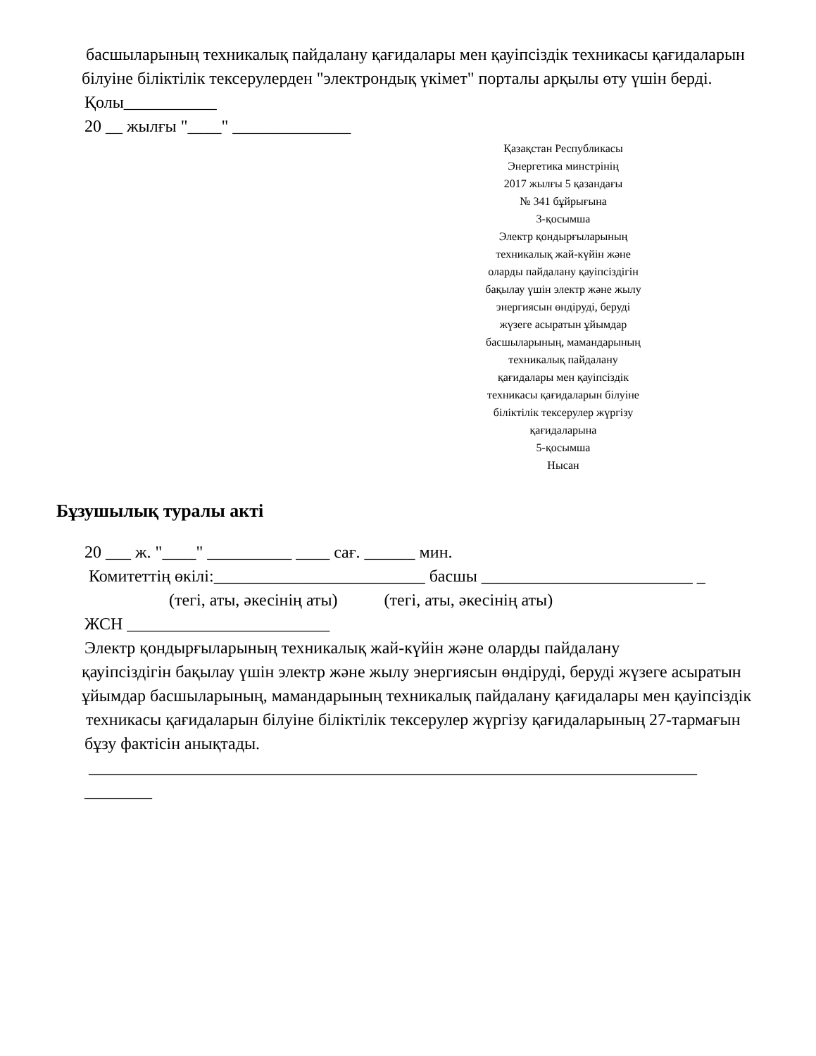басшыларының техникалық пайдалану қағидалары мен қауіпсіздік техникасы қағидаларын
білуіне біліктілік тексерулерден "электрондық үкімет" порталы арқылы өту үшін берді.
Қолы___________
20 __ жылғы "____" ______________
Қазақстан Республикасы
Энергетика минстрінің
2017 жылғы 5 қазандағы
№ 341 бұйрығына
3-қосымша
Электр қондырғыларының
техникалық жай-күйін және
оларды пайдалану қауіпсіздігін
бақылау үшін электр және жылу
энергиясын өндіруді, беруді
жүзеге асыратын ұйымдар
басшыларының, мамандарының
техникалық пайдалану
қағидалары мен қауіпсіздік
техникасы қағидаларын білуіне
біліктілік тексерулер жүргізу
қағидаларына
5-қосымша
Нысан
Бұзушылық туралы акті
20 ___ ж. "____" __________ ____ сағ. ______ мин.
Комитеттің өкілі:_________________________ басшы _________________________ _
(тегі, аты, әкесінің аты) (тегі, аты, әкесінің аты)
ЖСН ________________________
Электр қондырғыларының техникалық жай-күйін және оларды пайдалану
қауіпсіздігін бақылау үшін электр және жылу энергиясын өндіруді, беруді жүзеге асыратын
ұйымдар басшыларының, мамандарының техникалық пайдалану қағидалары мен қауіпсіздік
техникасы қағидаларын білуіне біліктілік тексерулер жүргізу қағидаларының 27-тармағын
бұзу фактісін анықтады.
________________________________________________________________________ ________